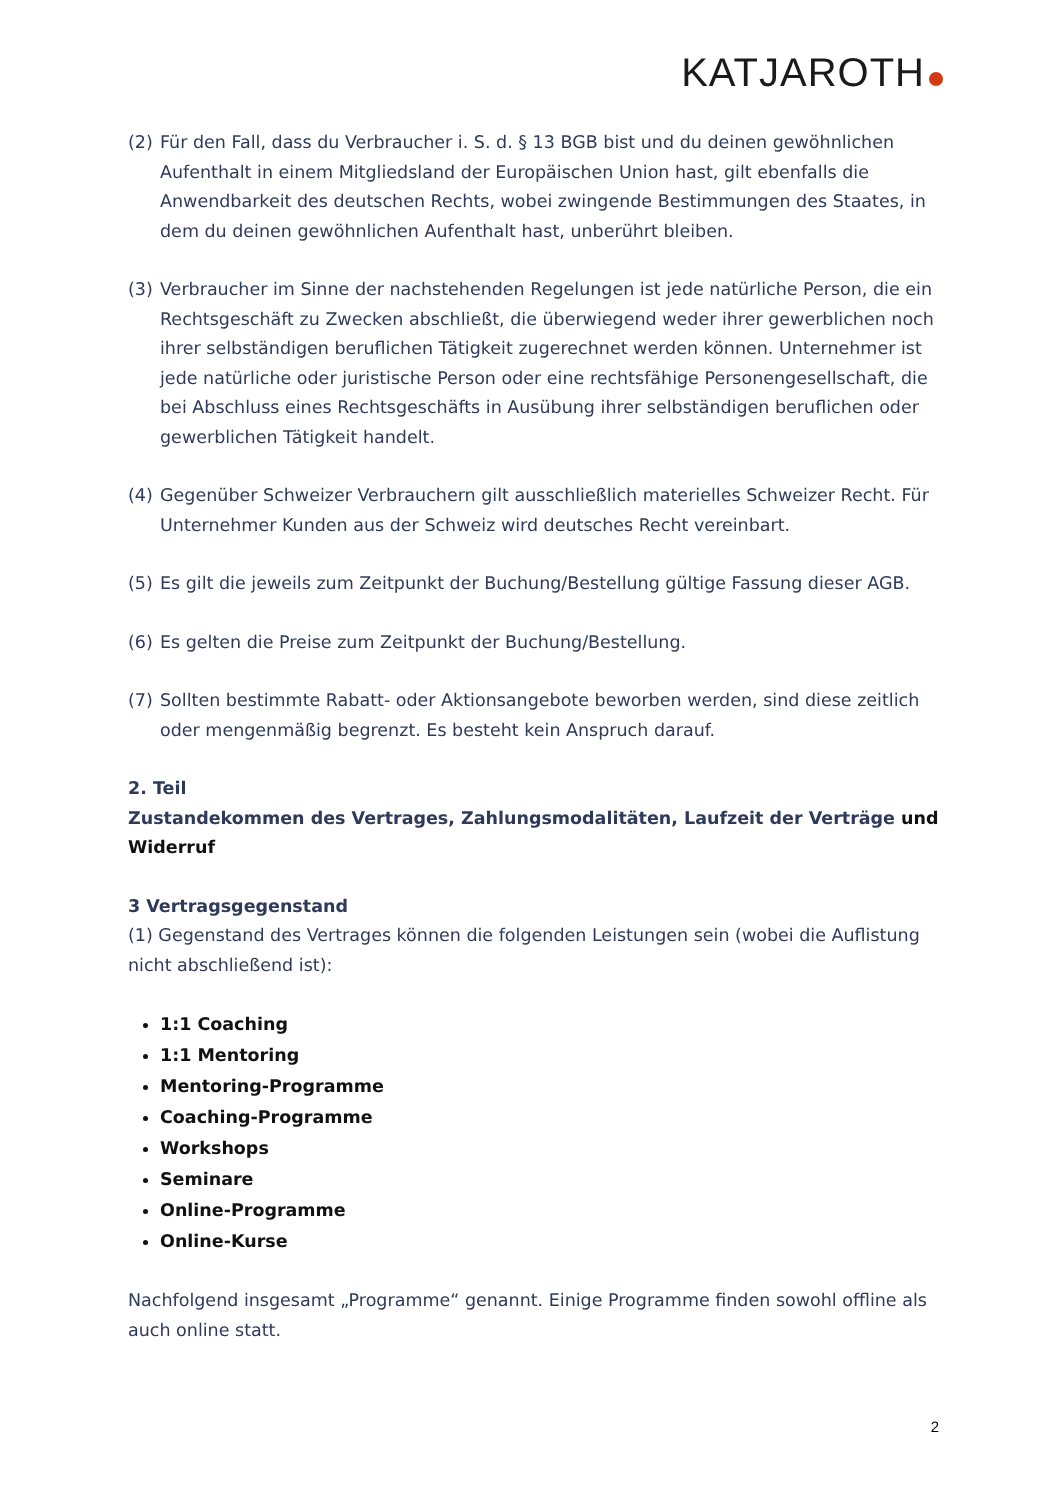KATJAROTH
(2) Für den Fall, dass du Verbraucher i. S. d. § 13 BGB bist und du deinen gewöhnlichen Aufenthalt in einem Mitgliedsland der Europäischen Union hast, gilt ebenfalls die Anwendbarkeit des deutschen Rechts, wobei zwingende Bestimmungen des Staates, in dem du deinen gewöhnlichen Aufenthalt hast, unberührt bleiben.
(3) Verbraucher im Sinne der nachstehenden Regelungen ist jede natürliche Person, die ein Rechtsgeschäft zu Zwecken abschließt, die überwiegend weder ihrer gewerblichen noch ihrer selbständigen beruflichen Tätigkeit zugerechnet werden können. Unternehmer ist jede natürliche oder juristische Person oder eine rechtsfähige Personengesellschaft, die bei Abschluss eines Rechtsgeschäfts in Ausübung ihrer selbständigen beruflichen oder gewerblichen Tätigkeit handelt.
(4) Gegenüber Schweizer Verbrauchern gilt ausschließlich materielles Schweizer Recht. Für Unternehmer Kunden aus der Schweiz wird deutsches Recht vereinbart.
(5) Es gilt die jeweils zum Zeitpunkt der Buchung/Bestellung gültige Fassung dieser AGB.
(6) Es gelten die Preise zum Zeitpunkt der Buchung/Bestellung.
(7) Sollten bestimmte Rabatt- oder Aktionsangebote beworben werden, sind diese zeitlich oder mengenmäßig begrenzt. Es besteht kein Anspruch darauf.
2. Teil
Zustandekommen des Vertrages, Zahlungsmodalitäten, Laufzeit der Verträge und Widerruf
3 Vertragsgegenstand
(1) Gegenstand des Vertrages können die folgenden Leistungen sein (wobei die Auflistung nicht abschließend ist):
1:1 Coaching
1:1 Mentoring
Mentoring-Programme
Coaching-Programme
Workshops
Seminare
Online-Programme
Online-Kurse
Nachfolgend insgesamt „Programme“ genannt. Einige Programme finden sowohl offline als auch online statt.
2